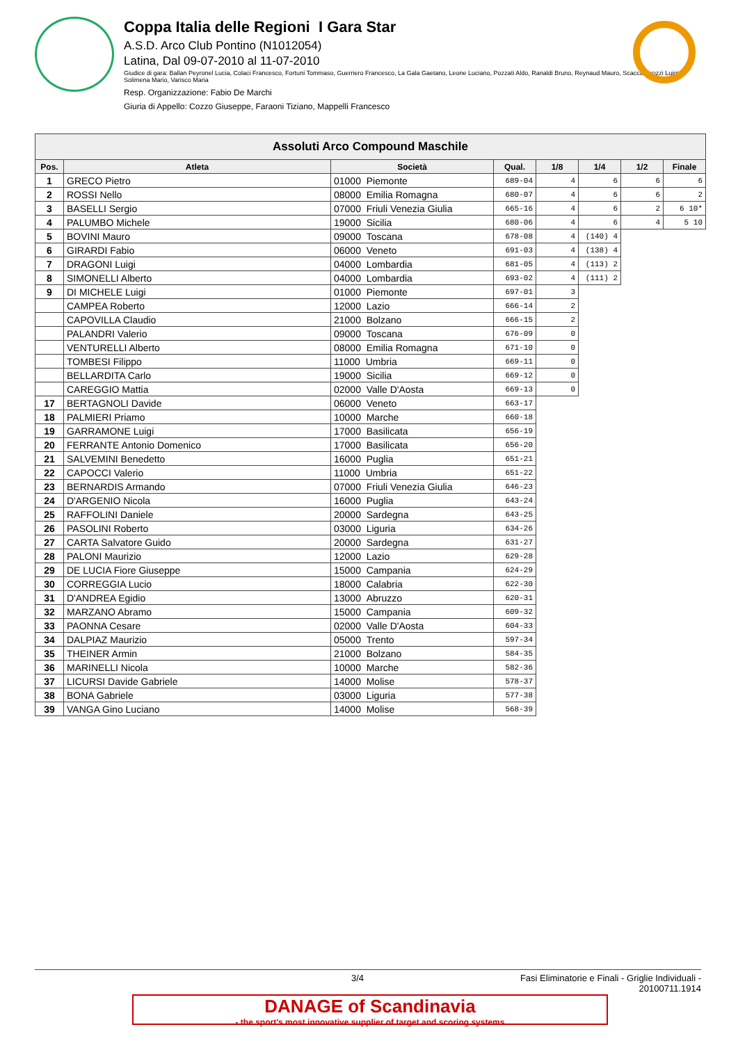Coppa Italia delle Regioni I Gara Star
A.S.D. Arco Club Pontino (N1012054)
Latina, Dal 09-07-2010 al 11-07-2010
Giudice di gara: Ballan Peyronel Lucia, Colaci Francesco, Fortuni Tommaso, Guerriero Francesco, La Gala Gaetano, Leone Luciano, Pozzati Aldo, Ranaldi Bruno, Reynaud Mauro, Scaccabarozzi Luigi, Solimena Mario, Varisco Maria
Resp. Organizzazione: Fabio De Marchi
Giuria di Appello: Cozzo Giuseppe, Faraoni Tiziano, Mappelli Francesco
| Assoluti Arco Compound Maschile | | | | | | | |
| --- | --- | --- | --- | --- | --- | --- | --- |
| Pos. | Atleta | Società | Qual. | 1/8 | 1/4 | 1/2 | Finale |
| 1 | GRECO Pietro | 01000 Piemonte | 689-04 | 4 | 6 | 6 | 6 |
| 2 | ROSSI Nello | 08000 Emilia Romagna | 680-07 | 4 | 6 | 6 | 2 |
| 3 | BASELLI Sergio | 07000 Friuli Venezia Giulia | 665-16 | 4 | 6 | 2 | 6 10* |
| 4 | PALUMBO Michele | 19000 Sicilia | 680-06 | 4 | 6 | 4 | 5 10 |
| 5 | BOVINI Mauro | 09000 Toscana | 678-08 | 4 | (140) 4 | | |
| 6 | GIRARDI Fabio | 06000 Veneto | 691-03 | 4 | (138) 4 | | |
| 7 | DRAGONI Luigi | 04000 Lombardia | 681-05 | 4 | (113) 2 | | |
| 8 | SIMONELLI Alberto | 04000 Lombardia | 693-02 | 4 | (111) 2 | | |
| 9 | DI MICHELE Luigi | 01000 Piemonte | 697-01 | 3 | | | |
| | CAMPEA Roberto | 12000 Lazio | 666-14 | 2 | | | |
| | CAPOVILLA Claudio | 21000 Bolzano | 666-15 | 2 | | | |
| | PALANDRI Valerio | 09000 Toscana | 676-09 | 0 | | | |
| | VENTURELLI Alberto | 08000 Emilia Romagna | 671-10 | 0 | | | |
| | TOMBESI Filippo | 11000 Umbria | 669-11 | 0 | | | |
| | BELLARDITA Carlo | 19000 Sicilia | 669-12 | 0 | | | |
| | CAREGGIO Mattia | 02000 Valle D'Aosta | 669-13 | 0 | | | |
| 17 | BERTAGNOLI Davide | 06000 Veneto | 663-17 | | | | |
| 18 | PALMIERI Priamo | 10000 Marche | 660-18 | | | | |
| 19 | GARRAMONE Luigi | 17000 Basilicata | 656-19 | | | | |
| 20 | FERRANTE Antonio Domenico | 17000 Basilicata | 656-20 | | | | |
| 21 | SALVEMINI Benedetto | 16000 Puglia | 651-21 | | | | |
| 22 | CAPOCCI Valerio | 11000 Umbria | 651-22 | | | | |
| 23 | BERNARDIS Armando | 07000 Friuli Venezia Giulia | 646-23 | | | | |
| 24 | D'ARGENIO Nicola | 16000 Puglia | 643-24 | | | | |
| 25 | RAFFOLINI Daniele | 20000 Sardegna | 643-25 | | | | |
| 26 | PASOLINI Roberto | 03000 Liguria | 634-26 | | | | |
| 27 | CARTA Salvatore Guido | 20000 Sardegna | 631-27 | | | | |
| 28 | PALONI Maurizio | 12000 Lazio | 629-28 | | | | |
| 29 | DE LUCIA Fiore Giuseppe | 15000 Campania | 624-29 | | | | |
| 30 | CORREGGIA Lucio | 18000 Calabria | 622-30 | | | | |
| 31 | D'ANDREA Egidio | 13000 Abruzzo | 620-31 | | | | |
| 32 | MARZANO Abramo | 15000 Campania | 609-32 | | | | |
| 33 | PAONNA Cesare | 02000 Valle D'Aosta | 604-33 | | | | |
| 34 | DALPIAZ Maurizio | 05000 Trento | 597-34 | | | | |
| 35 | THEINER Armin | 21000 Bolzano | 584-35 | | | | |
| 36 | MARINELLI Nicola | 10000 Marche | 582-36 | | | | |
| 37 | LICURSI Davide Gabriele | 14000 Molise | 578-37 | | | | |
| 38 | BONA Gabriele | 03000 Liguria | 577-38 | | | | |
| 39 | VANGA Gino Luciano | 14000 Molise | 568-39 | | | | |
3/4 Fasi Eliminatorie e Finali - Griglie Individuali - 20100711.1914
DANAGE of Scandinavia
- the sport's most innovative supplier of target and scoring systems